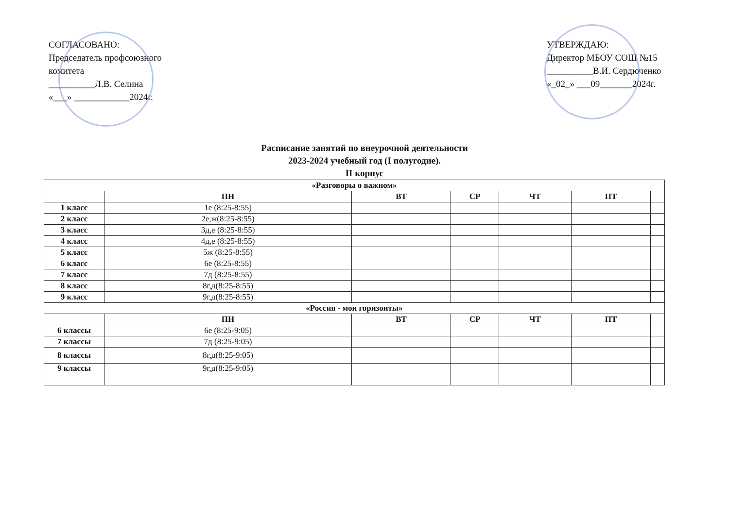СОГЛАСОВАНО:
Председатель профсоюзного комитета
__________Л.В. Селина
«___» ____________2024г.
УТВЕРЖДАЮ:
Директор МБОУ СОШ №15
__________В.И. Сердюченко
«_02_» ___09_______2024г.
Расписание занятий по внеурочной деятельности
2023-2024 учебный год (I полугодие).
II корпус
| «Разговоры о важном» | | | | | | |
| | ПН | ВТ | СР | ЧТ | ПТ | |
| 1 класс | 1е (8:25-8:55) | | | | | |
| 2 класс | 2е,ж(8:25-8:55) | | | | | |
| 3 класс | 3д,е (8:25-8:55) | | | | | |
| 4 класс | 4д,е (8:25-8:55) | | | | | |
| 5 класс | 5ж (8:25-8:55) | | | | | |
| 6 класс | 6е (8:25-8:55) | | | | | |
| 7 класс | 7д (8:25-8:55) | | | | | |
| 8 класс | 8г,д(8:25-8:55) | | | | | |
| 9 класс | 9г,д(8:25-8:55) | | | | | |
| «Россия - мои горизонты» | | | | | | |
| | ПН | ВТ | СР | ЧТ | ПТ | |
| 6 классы | 6е (8:25-9:05) | | | | | |
| 7 классы | 7д (8:25-9:05) | | | | | |
| 8 классы | 8г,д(8:25-9:05) | | | | | |
| 9 классы | 9г,д(8:25-9:05) | | | | | |